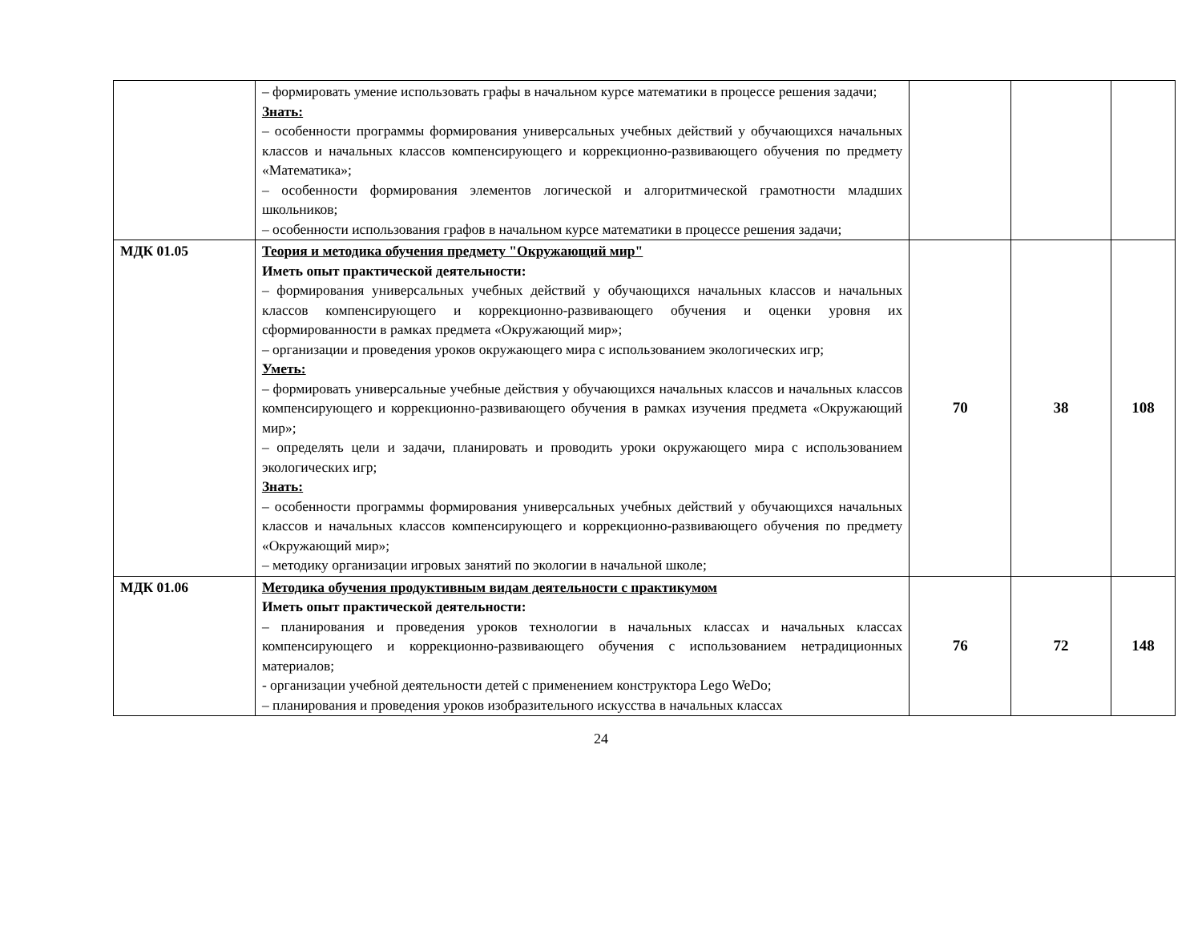| | – формировать умение использовать графы в начальном курсе математики в процессе решения задачи; Знать: – особенности программы формирования универсальных учебных действий у обучающихся начальных классов и начальных классов компенсирующего и коррекционно-развивающего обучения по предмету «Математика»; – особенности формирования элементов логической и алгоритмической грамотности младших школьников; – особенности использования графов в начальном курсе математики в процессе решения задачи; | | | |
| МДК 01.05 | Теория и методика обучения предмету "Окружающий мир" Иметь опыт практической деятельности: – формирования универсальных учебных действий у обучающихся начальных классов и начальных классов компенсирующего и коррекционно-развивающего обучения и оценки уровня их сформированности в рамках предмета «Окружающий мир»; – организации и проведения уроков окружающего мира с использованием экологических игр; Уметь: – формировать универсальные учебные действия у обучающихся начальных классов и начальных классов компенсирующего и коррекционно-развивающего обучения в рамках изучения предмета «Окружающий мир»; – определять цели и задачи, планировать и проводить уроки окружающего мира с использованием экологических игр; Знать: – особенности программы формирования универсальных учебных действий у обучающихся начальных классов и начальных классов компенсирующего и коррекционно-развивающего обучения по предмету «Окружающий мир»; – методику организации игровых занятий по экологии в начальной школе; | 70 | 38 | 108 |
| МДК 01.06 | Методика обучения продуктивным видам деятельности с практикумом Иметь опыт практической деятельности: – планирования и проведения уроков технологии в начальных классах и начальных классах компенсирующего и коррекционно-развивающего обучения с использованием нетрадиционных материалов; - организации учебной деятельности детей с применением конструктора Lego WeDo; – планирования и проведения уроков изобразительного искусства в начальных классах | 76 | 72 | 148 |
24